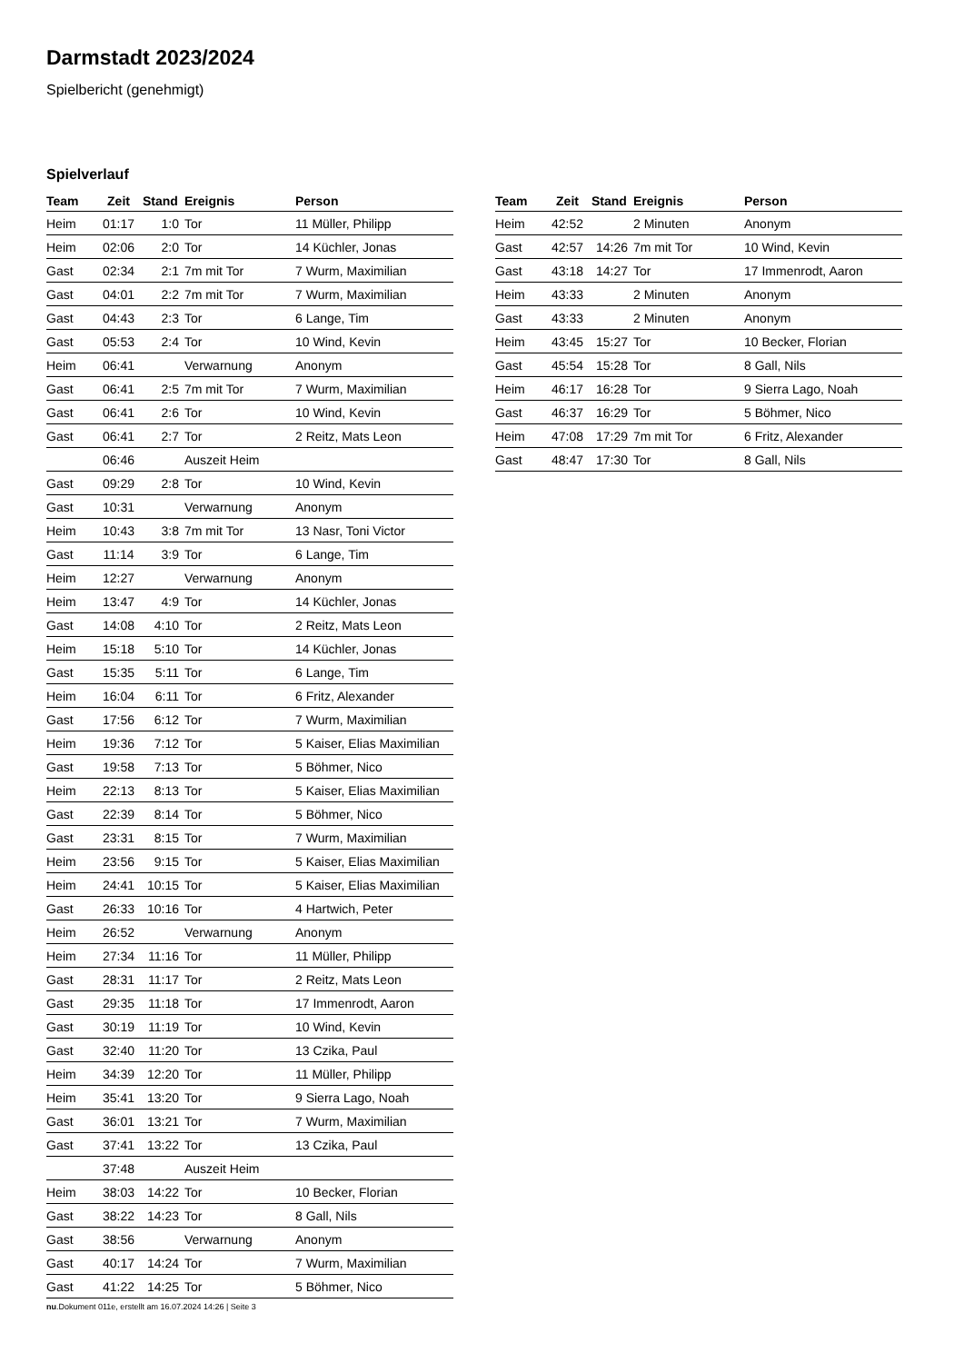Darmstadt 2023/2024
Spielbericht (genehmigt)
Spielverlauf
| Team | Zeit | Stand | Ereignis | Person |
| --- | --- | --- | --- | --- |
| Heim | 01:17 | 1:0 | Tor | 11 Müller, Philipp |
| Heim | 02:06 | 2:0 | Tor | 14 Küchler, Jonas |
| Gast | 02:34 | 2:1 | 7m mit Tor | 7 Wurm, Maximilian |
| Gast | 04:01 | 2:2 | 7m mit Tor | 7 Wurm, Maximilian |
| Gast | 04:43 | 2:3 | Tor | 6 Lange, Tim |
| Gast | 05:53 | 2:4 | Tor | 10 Wind, Kevin |
| Heim | 06:41 | | Verwarnung | Anonym |
| Gast | 06:41 | 2:5 | 7m mit Tor | 7 Wurm, Maximilian |
| Gast | 06:41 | 2:6 | Tor | 10 Wind, Kevin |
| Gast | 06:41 | 2:7 | Tor | 2 Reitz, Mats Leon |
| | 06:46 | | Auszeit Heim | |
| Gast | 09:29 | 2:8 | Tor | 10 Wind, Kevin |
| Gast | 10:31 | | Verwarnung | Anonym |
| Heim | 10:43 | 3:8 | 7m mit Tor | 13 Nasr, Toni Victor |
| Gast | 11:14 | 3:9 | Tor | 6 Lange, Tim |
| Heim | 12:27 | | Verwarnung | Anonym |
| Heim | 13:47 | 4:9 | Tor | 14 Küchler, Jonas |
| Gast | 14:08 | 4:10 | Tor | 2 Reitz, Mats Leon |
| Heim | 15:18 | 5:10 | Tor | 14 Küchler, Jonas |
| Gast | 15:35 | 5:11 | Tor | 6 Lange, Tim |
| Heim | 16:04 | 6:11 | Tor | 6 Fritz, Alexander |
| Gast | 17:56 | 6:12 | Tor | 7 Wurm, Maximilian |
| Heim | 19:36 | 7:12 | Tor | 5 Kaiser, Elias Maximilian |
| Gast | 19:58 | 7:13 | Tor | 5 Böhmer, Nico |
| Heim | 22:13 | 8:13 | Tor | 5 Kaiser, Elias Maximilian |
| Gast | 22:39 | 8:14 | Tor | 5 Böhmer, Nico |
| Gast | 23:31 | 8:15 | Tor | 7 Wurm, Maximilian |
| Heim | 23:56 | 9:15 | Tor | 5 Kaiser, Elias Maximilian |
| Heim | 24:41 | 10:15 | Tor | 5 Kaiser, Elias Maximilian |
| Gast | 26:33 | 10:16 | Tor | 4 Hartwich, Peter |
| Heim | 26:52 | | Verwarnung | Anonym |
| Heim | 27:34 | 11:16 | Tor | 11 Müller, Philipp |
| Gast | 28:31 | 11:17 | Tor | 2 Reitz, Mats Leon |
| Gast | 29:35 | 11:18 | Tor | 17 Immenrodt, Aaron |
| Gast | 30:19 | 11:19 | Tor | 10 Wind, Kevin |
| Gast | 32:40 | 11:20 | Tor | 13 Czika, Paul |
| Heim | 34:39 | 12:20 | Tor | 11 Müller, Philipp |
| Heim | 35:41 | 13:20 | Tor | 9 Sierra Lago, Noah |
| Gast | 36:01 | 13:21 | Tor | 7 Wurm, Maximilian |
| Gast | 37:41 | 13:22 | Tor | 13 Czika, Paul |
| | 37:48 | | Auszeit Heim | |
| Heim | 38:03 | 14:22 | Tor | 10 Becker, Florian |
| Gast | 38:22 | 14:23 | Tor | 8 Gall, Nils |
| Gast | 38:56 | | Verwarnung | Anonym |
| Gast | 40:17 | 14:24 | Tor | 7 Wurm, Maximilian |
| Gast | 41:22 | 14:25 | Tor | 5 Böhmer, Nico |
| Team | Zeit | Stand | Ereignis | Person |
| --- | --- | --- | --- | --- |
| Heim | 42:52 | | 2 Minuten | Anonym |
| Gast | 42:57 | 14:26 | 7m mit Tor | 10 Wind, Kevin |
| Gast | 43:18 | 14:27 | Tor | 17 Immenrodt, Aaron |
| Heim | 43:33 | | 2 Minuten | Anonym |
| Gast | 43:33 | | 2 Minuten | Anonym |
| Heim | 43:45 | 15:27 | Tor | 10 Becker, Florian |
| Gast | 45:54 | 15:28 | Tor | 8 Gall, Nils |
| Heim | 46:17 | 16:28 | Tor | 9 Sierra Lago, Noah |
| Gast | 46:37 | 16:29 | Tor | 5 Böhmer, Nico |
| Heim | 47:08 | 17:29 | 7m mit Tor | 6 Fritz, Alexander |
| Gast | 48:47 | 17:30 | Tor | 8 Gall, Nils |
nu.Dokument 011e, erstellt am 16.07.2024 14:26 | Seite 3